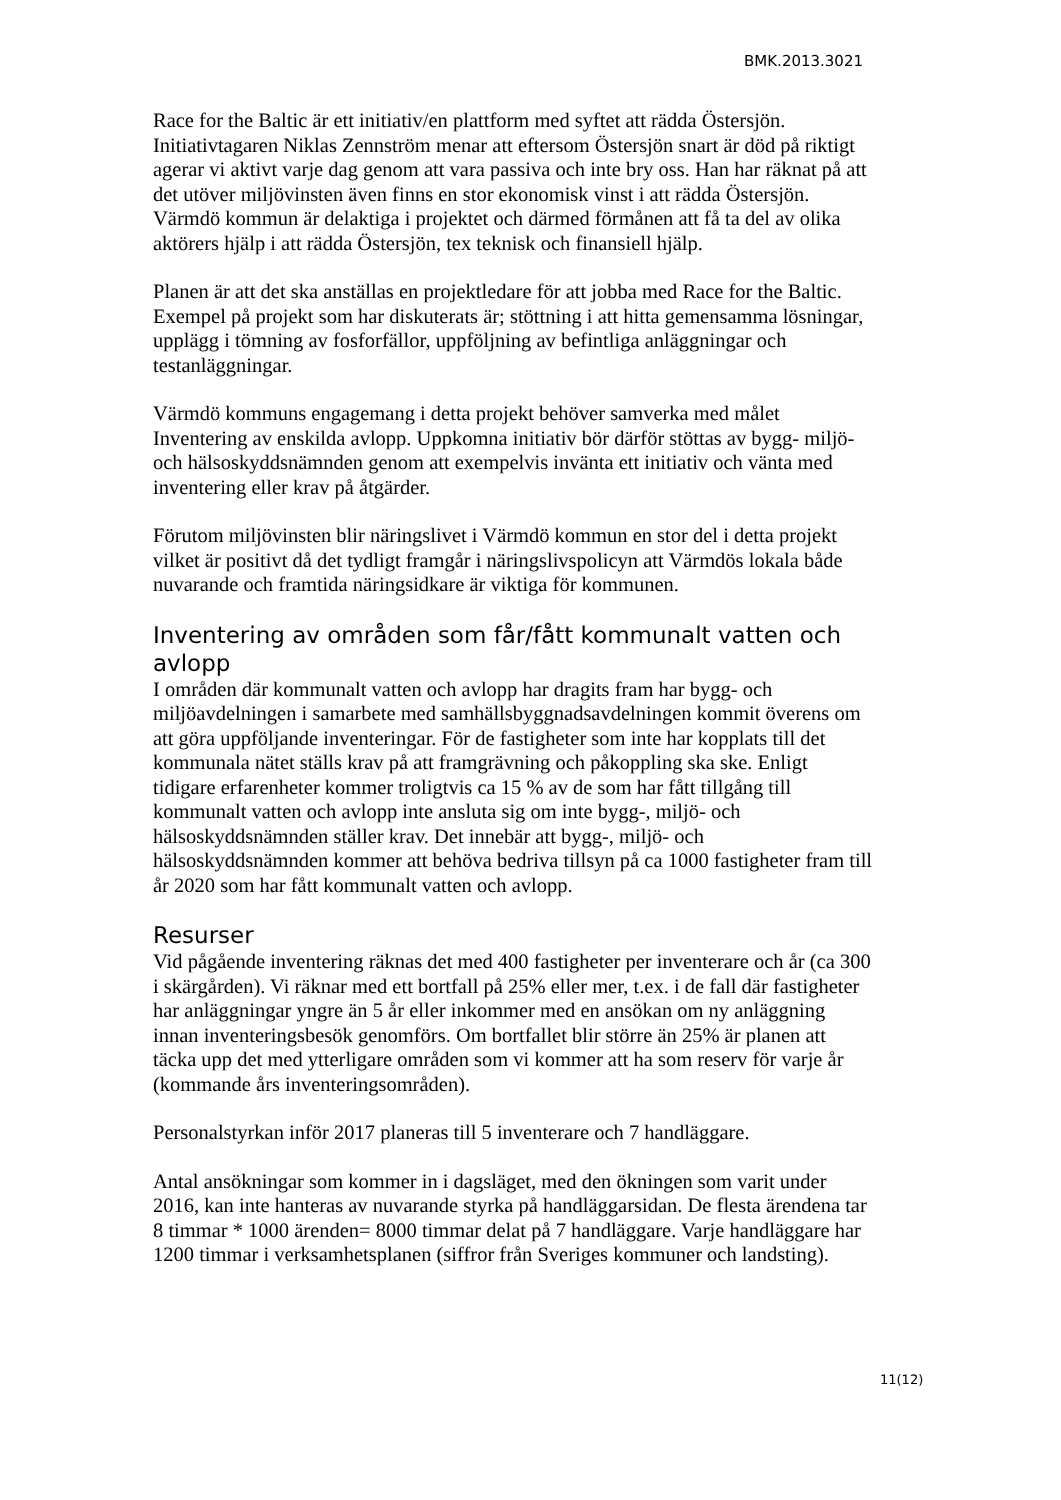BMK.2013.3021
Race for the Baltic är ett initiativ/en plattform med syftet att rädda Östersjön. Initiativtagaren Niklas Zennström menar att eftersom Östersjön snart är död på riktigt agerar vi aktivt varje dag genom att vara passiva och inte bry oss. Han har räknat på att det utöver miljövinsten även finns en stor ekonomisk vinst i att rädda Östersjön. Värmdö kommun är delaktiga i projektet och därmed förmånen att få ta del av olika aktörers hjälp i att rädda Östersjön, tex teknisk och finansiell hjälp.
Planen är att det ska anställas en projektledare för att jobba med Race for the Baltic. Exempel på projekt som har diskuterats är; stöttning i att hitta gemensamma lösningar, upplägg i tömning av fosforfällor, uppföljning av befintliga anläggningar och testanläggningar.
Värmdö kommuns engagemang i detta projekt behöver samverka med målet Inventering av enskilda avlopp. Uppkomna initiativ bör därför stöttas av bygg- miljö- och hälsoskyddsnämnden genom att exempelvis invänta ett initiativ och vänta med inventering eller krav på åtgärder.
Förutom miljövinsten blir näringslivet i Värmdö kommun en stor del i detta projekt vilket är positivt då det tydligt framgår i näringslivspolicyn att Värmdös lokala både nuvarande och framtida näringsidkare är viktiga för kommunen.
Inventering av områden som får/fått kommunalt vatten och avlopp
I områden där kommunalt vatten och avlopp har dragits fram har bygg- och miljöavdelningen i samarbete med samhällsbyggnadsavdelningen kommit överens om att göra uppföljande inventeringar. För de fastigheter som inte har kopplats till det kommunala nätet ställs krav på att framgrävning och påkoppling ska ske. Enligt tidigare erfarenheter kommer troligtvis ca 15 % av de som har fått tillgång till kommunalt vatten och avlopp inte ansluta sig om inte bygg-, miljö- och hälsoskyddsnämnden ställer krav. Det innebär att bygg-, miljö- och hälsoskyddsnämnden kommer att behöva bedriva tillsyn på ca 1000 fastigheter fram till år 2020 som har fått kommunalt vatten och avlopp.
Resurser
Vid pågående inventering räknas det med 400 fastigheter per inventerare och år (ca 300 i skärgården). Vi räknar med ett bortfall på 25% eller mer, t.ex. i de fall där fastigheter har anläggningar yngre än 5 år eller inkommer med en ansökan om ny anläggning innan inventeringsbesök genomförs. Om bortfallet blir större än 25% är planen att täcka upp det med ytterligare områden som vi kommer att ha som reserv för varje år (kommande års inventeringsområden).
Personalstyrkan inför 2017 planeras till 5 inventerare och 7 handläggare.
Antal ansökningar som kommer in i dagsläget, med den ökningen som varit under 2016, kan inte hanteras av nuvarande styrka på handläggarsidan. De flesta ärendena tar 8 timmar * 1000 ärenden= 8000 timmar delat på 7 handläggare. Varje handläggare har 1200 timmar i verksamhetsplanen (siffror från Sveriges kommuner och landsting).
11(12)